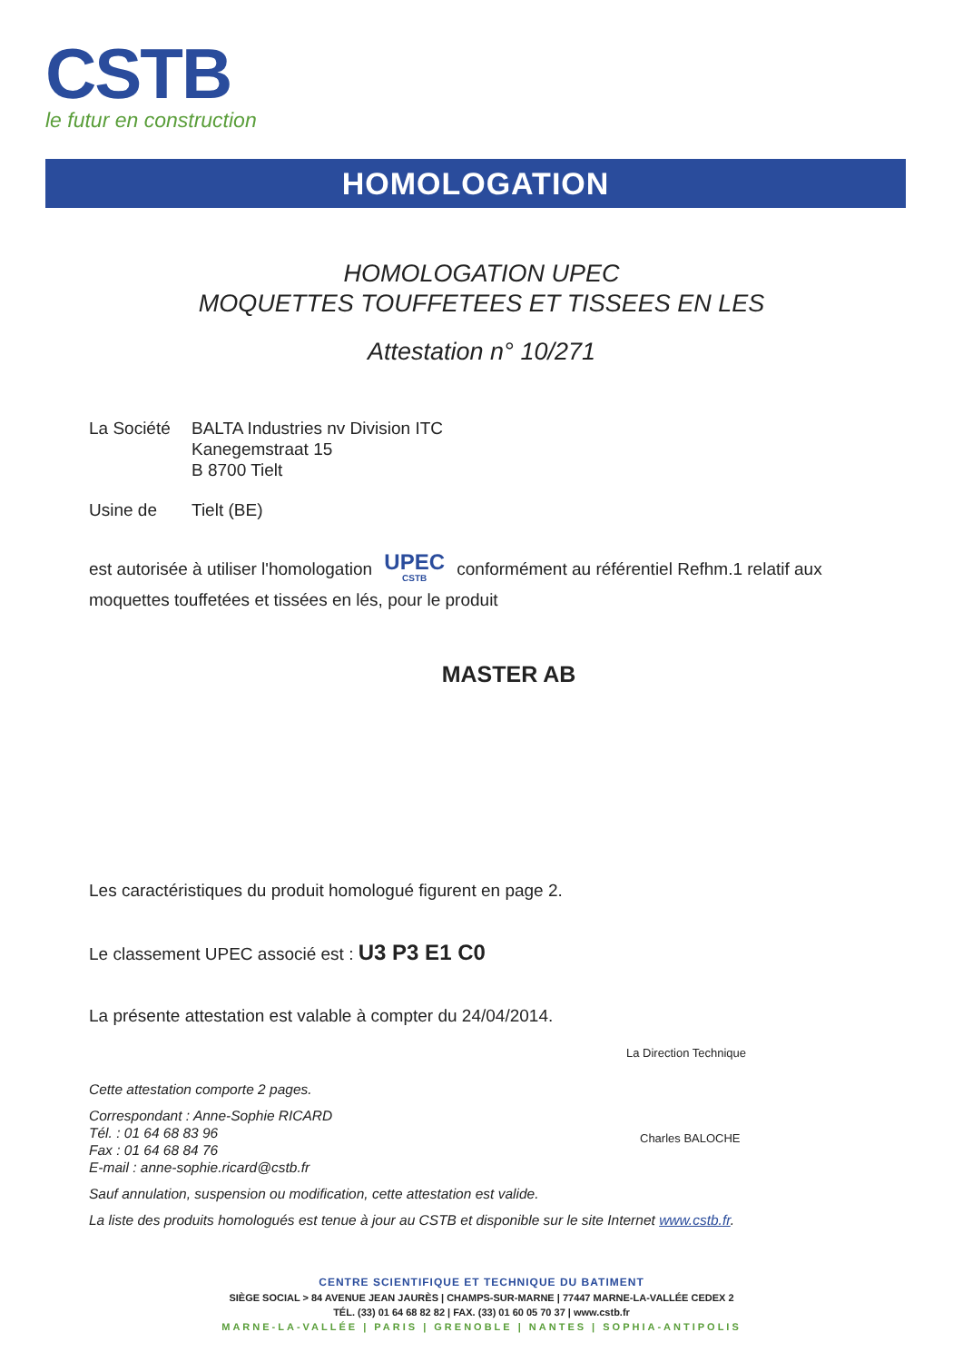CSTB
le futur en construction
HOMOLOGATION
HOMOLOGATION UPEC
MOQUETTES TOUFFETEES ET TISSEES EN LES
Attestation n° 10/271
La Société
BALTA Industries nv Division ITC
Kanegemstraat 15
B 8700 Tielt
Usine de Tielt (BE)
est autorisée à utiliser l'homologation UPEC CSTB conformément au référentiel Refhm.1 relatif aux moquettes touffetées et tissées en lés, pour le produit
MASTER AB
Les caractéristiques du produit homologué figurent en page 2.
Le classement UPEC associé est : U3 P3 E1 C0
La présente attestation est valable à compter du 24/04/2014.
La Direction Technique
Charles BALOCHE
Cette attestation comporte 2 pages.
Correspondant : Anne-Sophie RICARD
Tél. : 01 64 68 83 96
Fax : 01 64 68 84 76
E-mail : anne-sophie.ricard@cstb.fr
Sauf annulation, suspension ou modification, cette attestation est valide.
La liste des produits homologués est tenue à jour au CSTB et disponible sur le site Internet www.cstb.fr.
CENTRE SCIENTIFIQUE ET TECHNIQUE DU BATIMENT
SIÈGE SOCIAL > 84 AVENUE JEAN JAURÈS | CHAMPS-SUR-MARNE | 77447 MARNE-LA-VALLÉE CEDEX 2
TÉL. (33) 01 64 68 82 82 | FAX. (33) 01 60 05 70 37 | www.cstb.fr
MARNE-LA-VALLÉE | PARIS | GRENOBLE | NANTES | SOPHIA-ANTIPOLIS